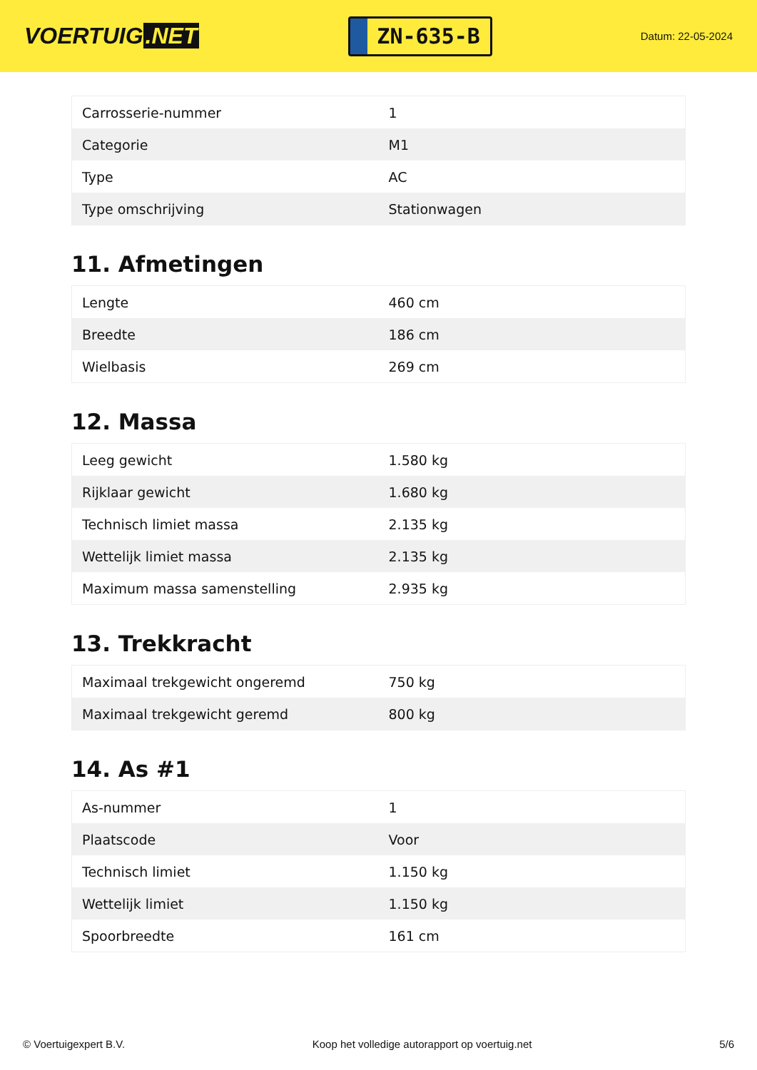VOERTUIG.NET
ZN-635-B
Datum: 22-05-2024
| Carrosserie-nummer | 1 |
| Categorie | M1 |
| Type | AC |
| Type omschrijving | Stationwagen |
11. Afmetingen
| Lengte | 460 cm |
| Breedte | 186 cm |
| Wielbasis | 269 cm |
12. Massa
| Leeg gewicht | 1.580 kg |
| Rijklaar gewicht | 1.680 kg |
| Technisch limiet massa | 2.135 kg |
| Wettelijk limiet massa | 2.135 kg |
| Maximum massa samenstelling | 2.935 kg |
13. Trekkracht
| Maximaal trekgewicht ongeremd | 750 kg |
| Maximaal trekgewicht geremd | 800 kg |
14. As #1
| As-nummer | 1 |
| Plaatscode | Voor |
| Technisch limiet | 1.150 kg |
| Wettelijk limiet | 1.150 kg |
| Spoorbreedte | 161 cm |
© Voertuigexpert B.V. Koop het volledige autorapport op voertuig.net 5/6